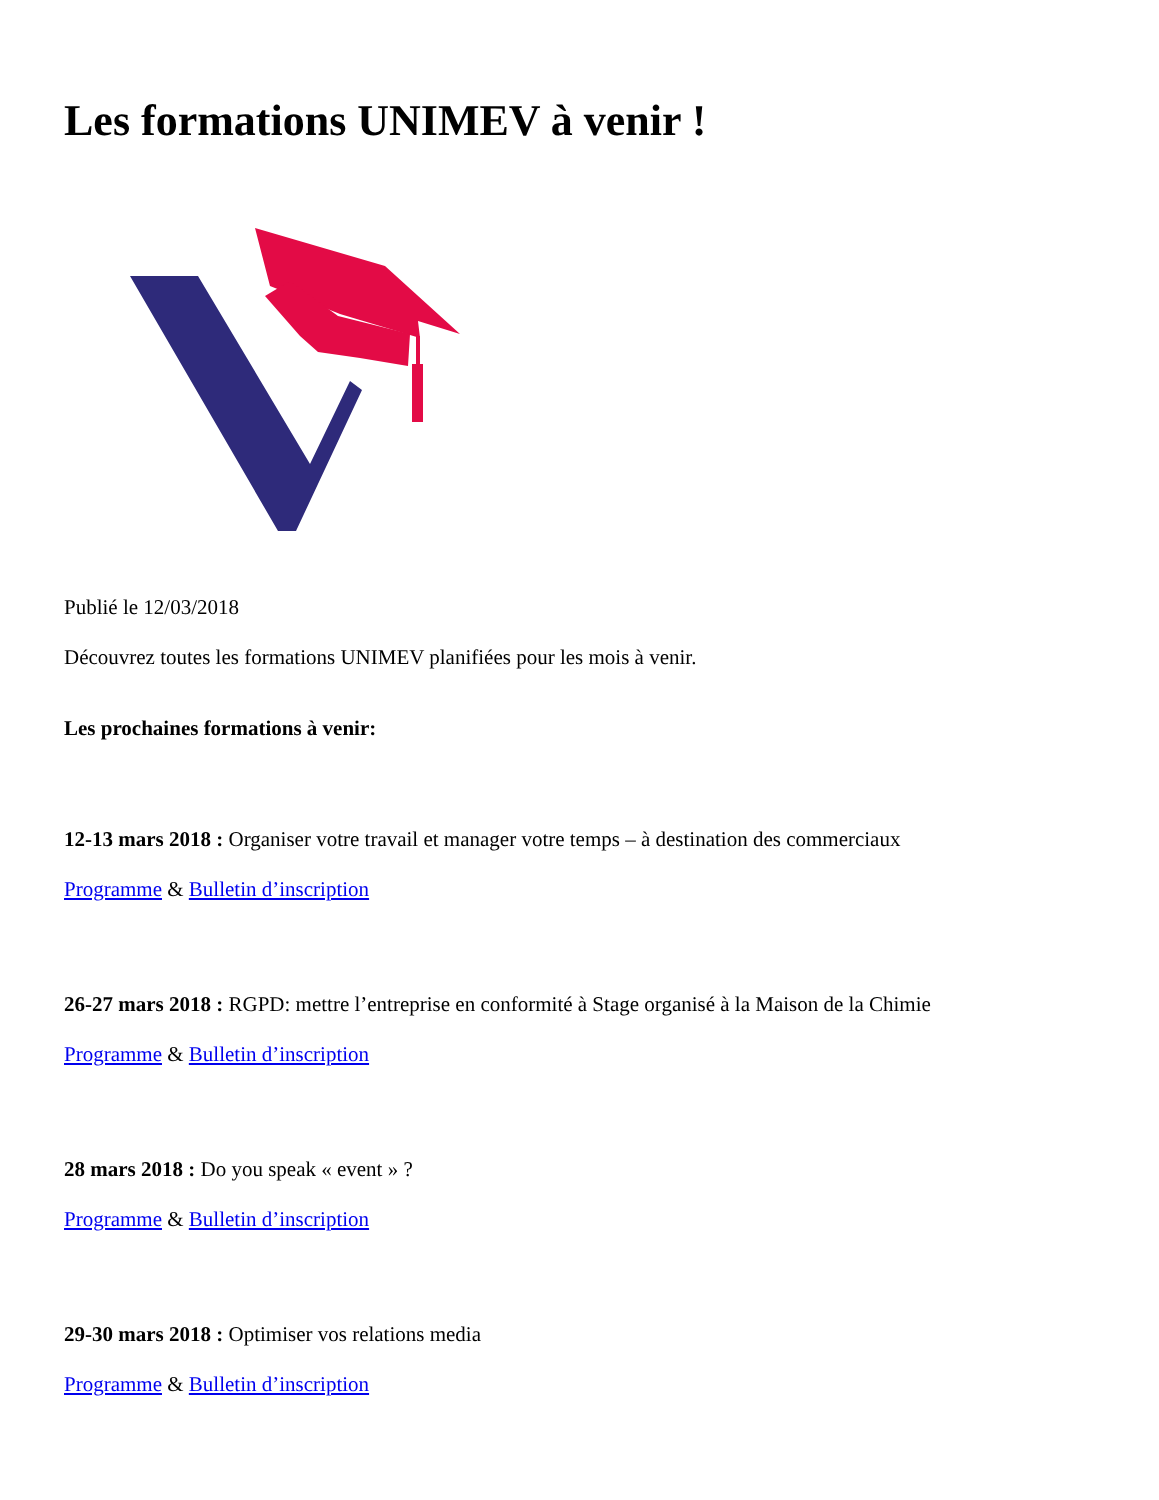Les formations UNIMEV à venir !
Publié le 12/03/2018
Découvrez toutes les formations UNIMEV planifiées pour les mois à venir.
Les prochaines formations à venir:
12-13 mars 2018 : Organiser votre travail et manager votre temps – à destination des commerciaux
Programme & Bulletin d’inscription
26-27 mars 2018 : RGPD: mettre l’entreprise en conformité à Stage organisé à la Maison de la Chimie
Programme & Bulletin d’inscription
28 mars 2018 : Do you speak « event » ?
Programme & Bulletin d’inscription
29-30 mars 2018 : Optimiser vos relations media
Programme & Bulletin d’inscription